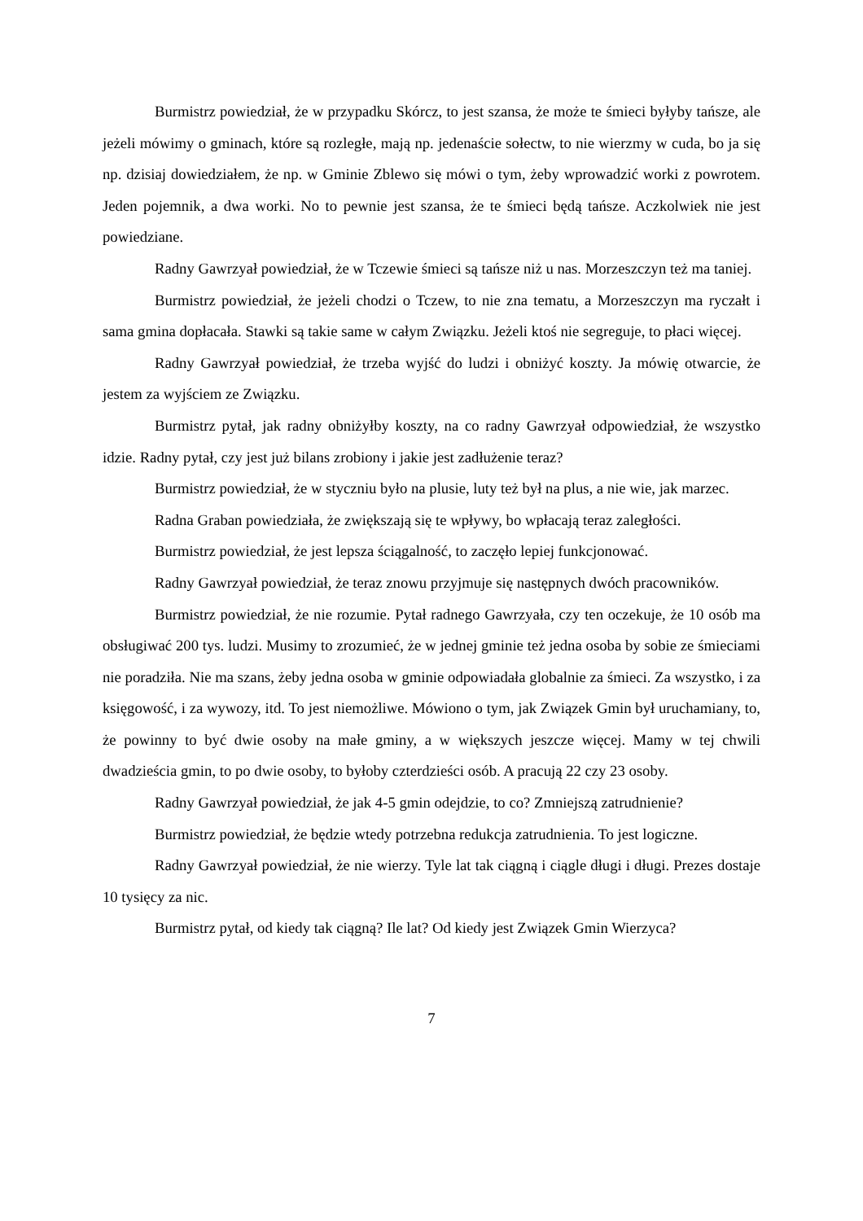Burmistrz powiedział, że w przypadku Skórcz, to jest szansa, że może te śmieci byłyby tańsze, ale jeżeli mówimy o gminach, które są rozległe, mają np. jedenaście sołectw, to nie wierzmy w cuda, bo ja się np. dzisiaj dowiedziałem, że np. w Gminie Zblewo się mówi o tym, żeby wprowadzić worki z powrotem. Jeden pojemnik, a dwa worki. No to pewnie jest szansa, że te śmieci będą tańsze. Aczkolwiek nie jest powiedziane.
Radny Gawrzyał powiedział, że w Tczewie śmieci są tańsze niż u nas. Morzeszczyn też ma taniej.
Burmistrz powiedział, że jeżeli chodzi o Tczew, to nie zna tematu, a Morzeszczyn ma ryczałt i sama gmina dopłacała. Stawki są takie same w całym Związku. Jeżeli ktoś nie segreguje, to płaci więcej.
Radny Gawrzyał powiedział, że trzeba wyjść do ludzi i obniżyć koszty. Ja mówię otwarcie, że jestem za wyjściem ze Związku.
Burmistrz pytał, jak radny obniżyłby koszty, na co radny Gawrzyał odpowiedział, że wszystko idzie. Radny pytał, czy jest już bilans zrobiony i jakie jest zadłużenie teraz?
Burmistrz powiedział, że w styczniu było na plusie, luty też był na plus, a nie wie, jak marzec.
Radna Graban powiedziała, że zwiększają się te wpływy, bo wpłacają teraz zaległości.
Burmistrz powiedział, że jest lepsza ściągalność, to zaczęło lepiej funkcjonować.
Radny Gawrzyał powiedział, że teraz znowu przyjmuje się następnych dwóch pracowników.
Burmistrz powiedział, że nie rozumie. Pytał radnego Gawrzyała, czy ten oczekuje, że 10 osób ma obsługiwać 200 tys. ludzi. Musimy to zrozumieć, że w jednej gminie też jedna osoba by sobie ze śmieciami nie poradziła. Nie ma szans, żeby jedna osoba w gminie odpowiadała globalnie za śmieci. Za wszystko, i za księgowość, i za wywozy, itd. To jest niemożliwe. Mówiono o tym, jak Związek Gmin był uruchamiany, to, że powinny to być dwie osoby na małe gminy, a w większych jeszcze więcej. Mamy w tej chwili dwadzieścia gmin, to po dwie osoby, to byłoby czterdzieści osób. A pracują 22 czy 23 osoby.
Radny Gawrzyał powiedział, że jak 4-5 gmin odejdzie, to co? Zmniejszą zatrudnienie?
Burmistrz powiedział, że będzie wtedy potrzebna redukcja zatrudnienia. To jest logiczne.
Radny Gawrzyał powiedział, że nie wierzy. Tyle lat tak ciągną i ciągle długi i długi. Prezes dostaje 10 tysięcy za nic.
Burmistrz pytał, od kiedy tak ciągną? Ile lat? Od kiedy jest Związek Gmin Wierzyca?
7